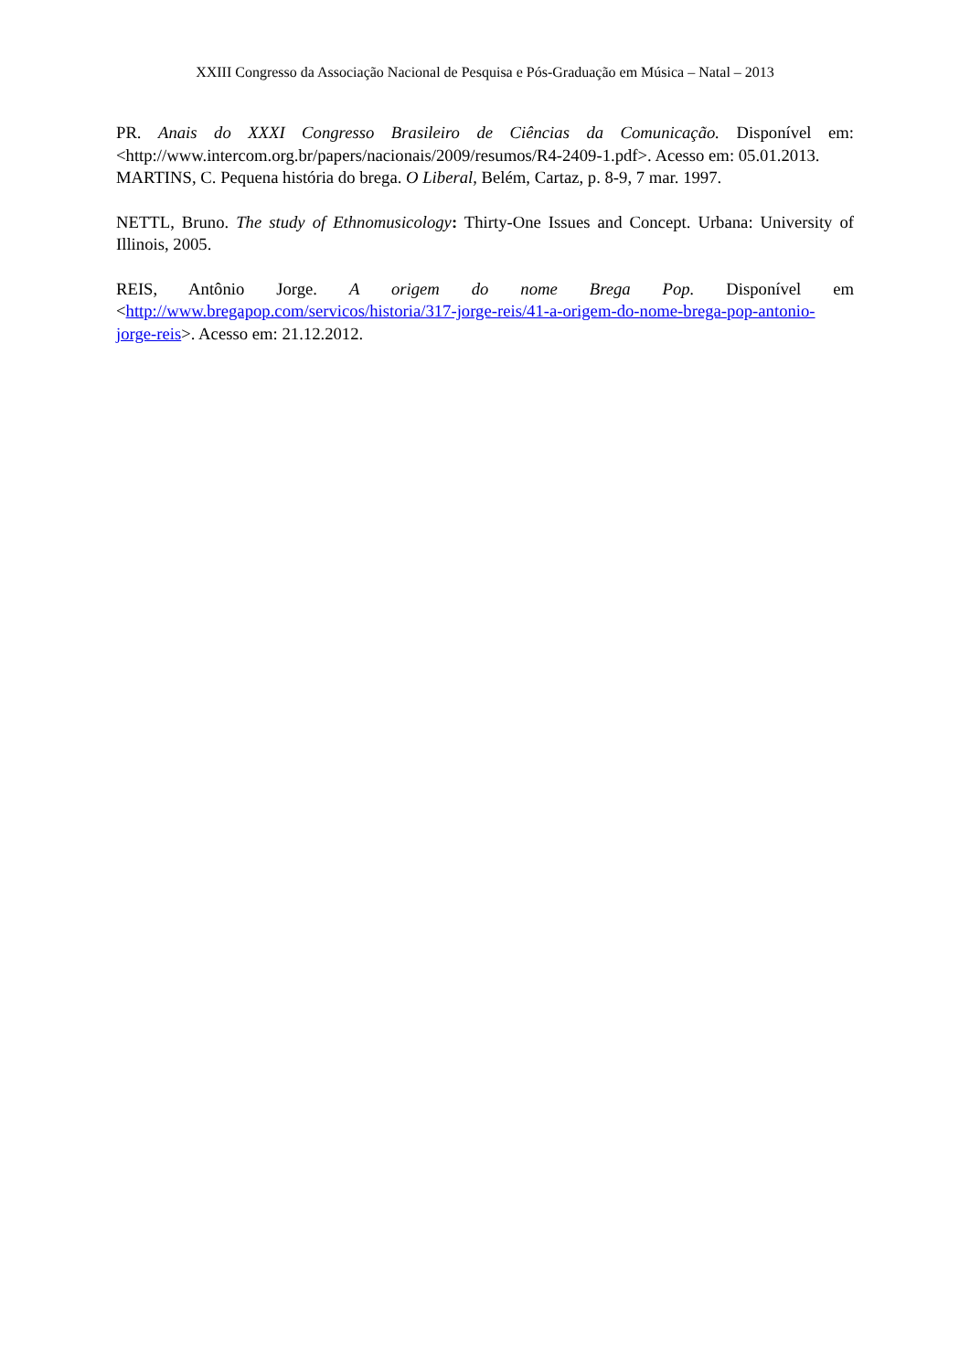XXIII Congresso da Associação Nacional de Pesquisa e Pós-Graduação em Música – Natal – 2013
PR. Anais do XXXI Congresso Brasileiro de Ciências da Comunicação. Disponível em: <http://www.intercom.org.br/papers/nacionais/2009/resumos/R4-2409-1.pdf>. Acesso em: 05.01.2013.
MARTINS, C. Pequena história do brega. O Liberal, Belém, Cartaz, p. 8-9, 7 mar. 1997.
NETTL, Bruno. The study of Ethnomusicology: Thirty-One Issues and Concept. Urbana: University of Illinois, 2005.
REIS, Antônio Jorge. A origem do nome Brega Pop. Disponível em <http://www.bregapop.com/servicos/historia/317-jorge-reis/41-a-origem-do-nome-brega-pop-antonio-jorge-reis>. Acesso em: 21.12.2012.